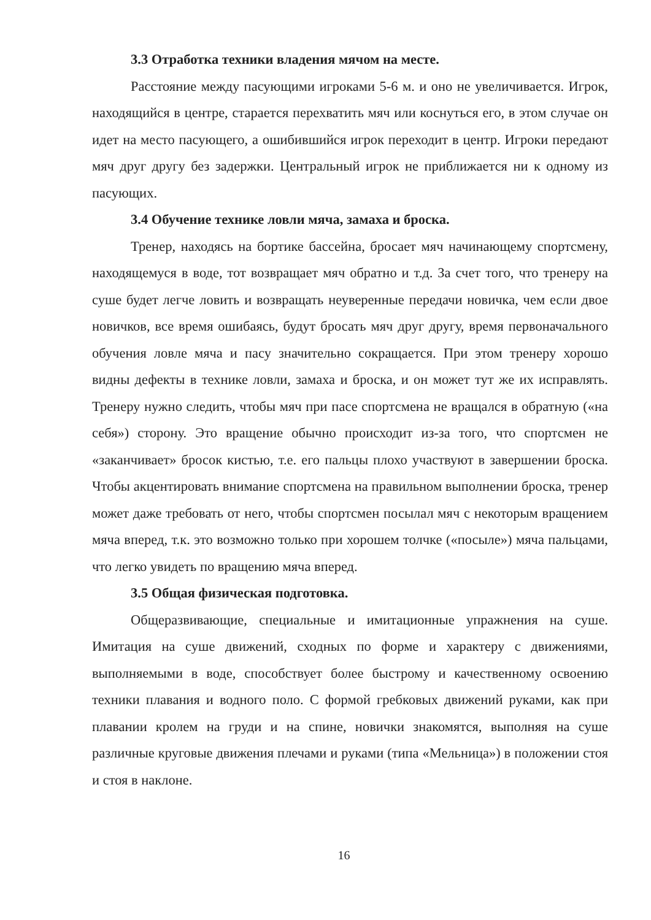3.3 Отработка техники владения мячом на месте.
Расстояние между пасующими игроками 5-6 м. и оно не увеличивается. Игрок, находящийся в центре, старается перехватить мяч или коснуться его, в этом случае он идет на место пасующего, а ошибившийся игрок переходит в центр. Игроки передают мяч друг другу без задержки. Центральный игрок не приближается ни к одному из пасующих.
3.4 Обучение технике ловли мяча, замаха и броска.
Тренер, находясь на бортике бассейна, бросает мяч начинающему спортсмену, находящемуся в воде, тот возвращает мяч обратно и т.д. За счет того, что тренеру на суше будет легче ловить и возвращать неуверенные передачи новичка, чем если двое новичков, все время ошибаясь, будут бросать мяч друг другу, время первоначального обучения ловле мяча и пасу значительно сокращается. При этом тренеру хорошо видны дефекты в технике ловли, замаха и броска, и он может тут же их исправлять. Тренеру нужно следить, чтобы мяч при пасе спортсмена не вращался в обратную («на себя») сторону. Это вращение обычно происходит из-за того, что спортсмен не «заканчивает» бросок кистью, т.е. его пальцы плохо участвуют в завершении броска. Чтобы акцентировать внимание спортсмена на правильном выполнении броска, тренер может даже требовать от него, чтобы спортсмен посылал мяч с некоторым вращением мяча вперед, т.к. это возможно только при хорошем толчке («посыле») мяча пальцами, что легко увидеть по вращению мяча вперед.
3.5 Общая физическая подготовка.
Общеразвивающие, специальные и имитационные упражнения на суше. Имитация на суше движений, сходных по форме и характеру с движениями, выполняемыми в воде, способствует более быстрому и качественному освоению техники плавания и водного поло. С формой гребковых движений руками, как при плавании кролем на груди и на спине, новички знакомятся, выполняя на суше различные круговые движения плечами и руками (типа «Мельница») в положении стоя и стоя в наклоне.
16